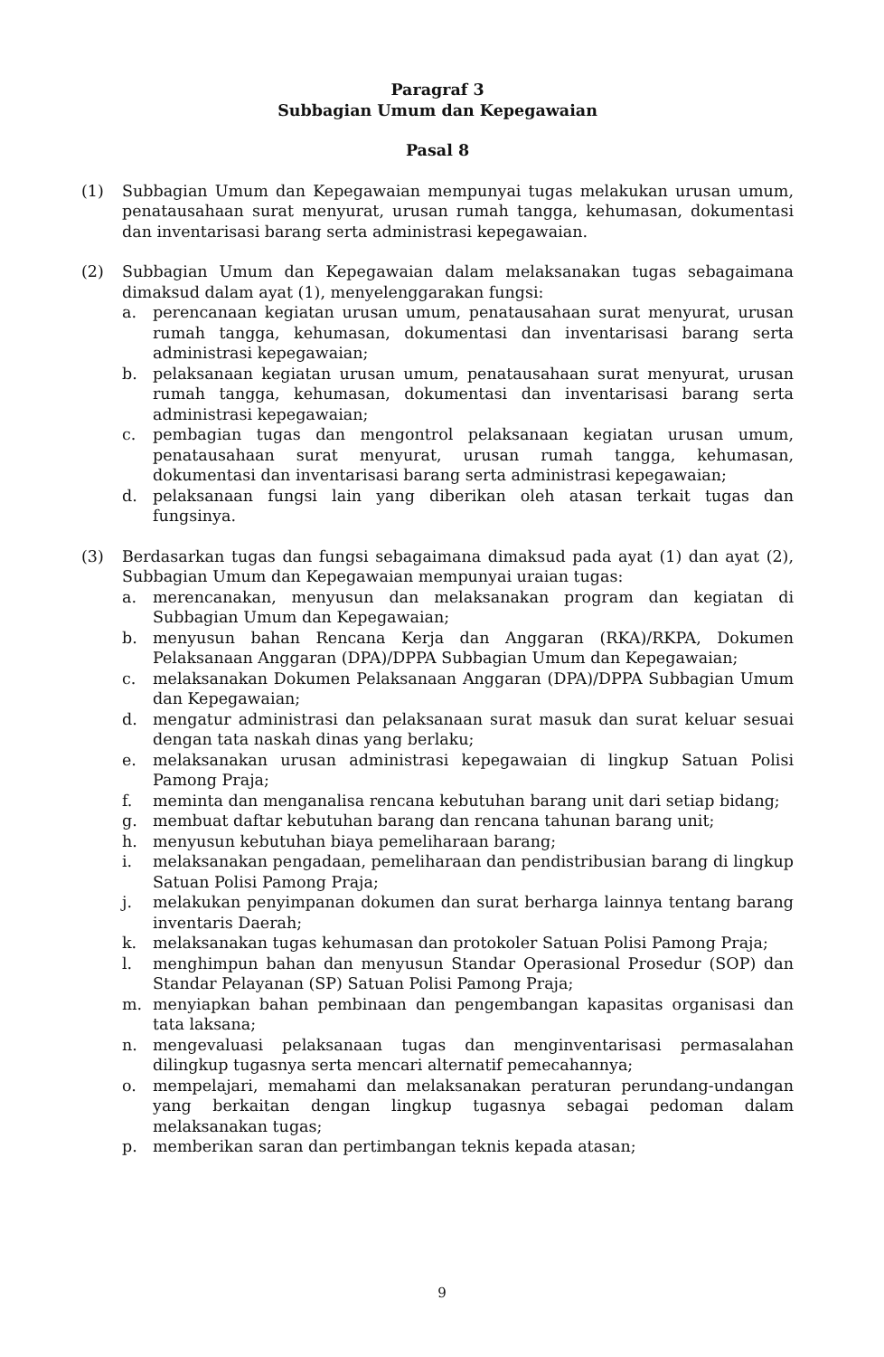Paragraf 3
Subbagian Umum dan Kepegawaian
Pasal 8
(1) Subbagian Umum dan Kepegawaian mempunyai tugas melakukan urusan umum, penatausahaan surat menyurat, urusan rumah tangga, kehumasan, dokumentasi dan inventarisasi barang serta administrasi kepegawaian.
(2) Subbagian Umum dan Kepegawaian dalam melaksanakan tugas sebagaimana dimaksud dalam ayat (1), menyelenggarakan fungsi:
a. perencanaan kegiatan urusan umum, penatausahaan surat menyurat, urusan rumah tangga, kehumasan, dokumentasi dan inventarisasi barang serta administrasi kepegawaian;
b. pelaksanaan kegiatan urusan umum, penatausahaan surat menyurat, urusan rumah tangga, kehumasan, dokumentasi dan inventarisasi barang serta administrasi kepegawaian;
c. pembagian tugas dan mengontrol pelaksanaan kegiatan urusan umum, penatausahaan surat menyurat, urusan rumah tangga, kehumasan, dokumentasi dan inventarisasi barang serta administrasi kepegawaian;
d. pelaksanaan fungsi lain yang diberikan oleh atasan terkait tugas dan fungsinya.
(3) Berdasarkan tugas dan fungsi sebagaimana dimaksud pada ayat (1) dan ayat (2), Subbagian Umum dan Kepegawaian mempunyai uraian tugas:
a. merencanakan, menyusun dan melaksanakan program dan kegiatan di Subbagian Umum dan Kepegawaian;
b. menyusun bahan Rencana Kerja dan Anggaran (RKA)/RKPA, Dokumen Pelaksanaan Anggaran (DPA)/DPPA Subbagian Umum dan Kepegawaian;
c. melaksanakan Dokumen Pelaksanaan Anggaran (DPA)/DPPA Subbagian Umum dan Kepegawaian;
d. mengatur administrasi dan pelaksanaan surat masuk dan surat keluar sesuai dengan tata naskah dinas yang berlaku;
e. melaksanakan urusan administrasi kepegawaian di lingkup Satuan Polisi Pamong Praja;
f. meminta dan menganalisa rencana kebutuhan barang unit dari setiap bidang;
g. membuat daftar kebutuhan barang dan rencana tahunan barang unit;
h. menyusun kebutuhan biaya pemeliharaan barang;
i. melaksanakan pengadaan, pemeliharaan dan pendistribusian barang di lingkup Satuan Polisi Pamong Praja;
j. melakukan penyimpanan dokumen dan surat berharga lainnya tentang barang inventaris Daerah;
k. melaksanakan tugas kehumasan dan protokoler Satuan Polisi Pamong Praja;
l. menghimpun bahan dan menyusun Standar Operasional Prosedur (SOP) dan Standar Pelayanan (SP) Satuan Polisi Pamong Praja;
m. menyiapkan bahan pembinaan dan pengembangan kapasitas organisasi dan tata laksana;
n. mengevaluasi pelaksanaan tugas dan menginventarisasi permasalahan dilingkup tugasnya serta mencari alternatif pemecahannya;
o. mempelajari, memahami dan melaksanakan peraturan perundang-undangan yang berkaitan dengan lingkup tugasnya sebagai pedoman dalam melaksanakan tugas;
p. memberikan saran dan pertimbangan teknis kepada atasan;
9